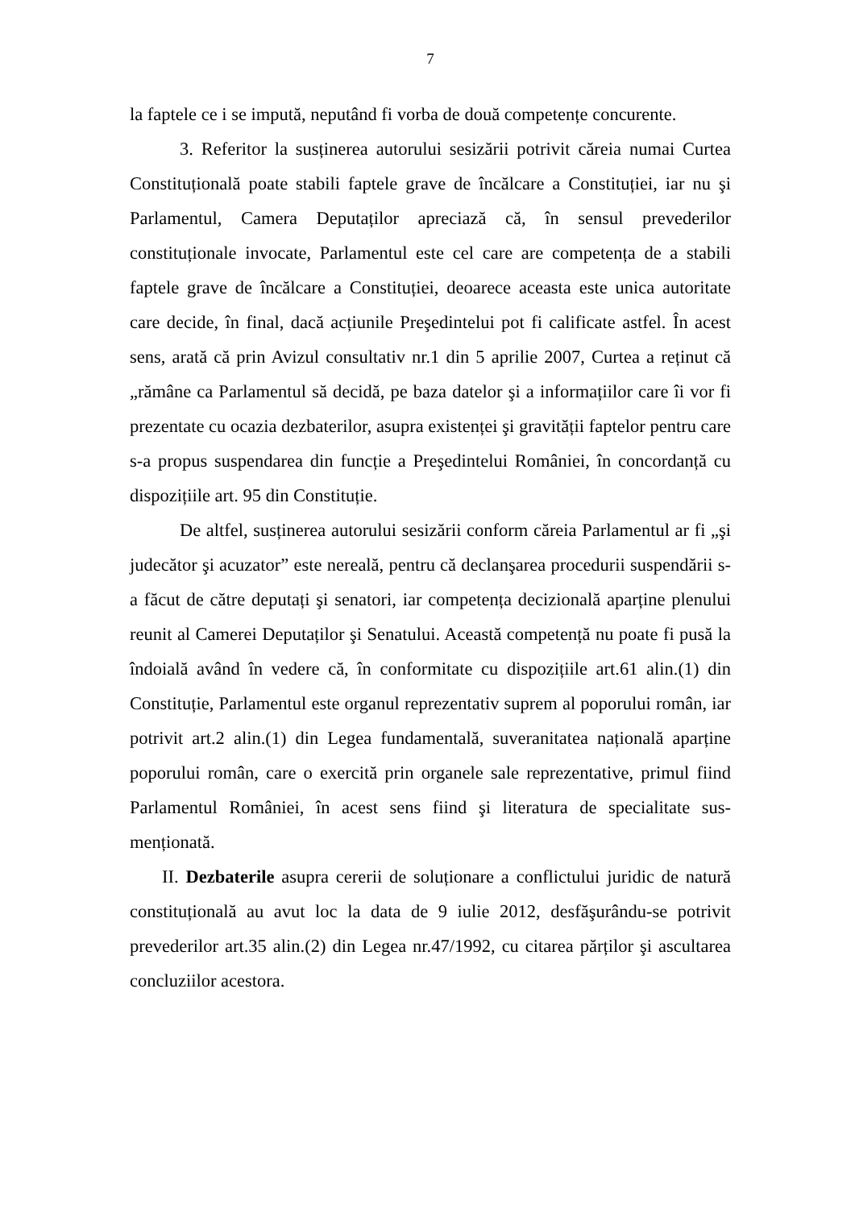7
la faptele ce i se impută, neputând fi vorba de două competențe concurente.
3. Referitor la susținerea autorului sesizării potrivit căreia numai Curtea Constituțională poate stabili faptele grave de încălcare a Constituției, iar nu şi Parlamentul, Camera Deputaților apreciază că, în sensul prevederilor constituționale invocate, Parlamentul este cel care are competența de a stabili faptele grave de încălcare a Constituției, deoarece aceasta este unica autoritate care decide, în final, dacă acțiunile Preşedintelui pot fi calificate astfel. În acest sens, arată că prin Avizul consultativ nr.1 din 5 aprilie 2007, Curtea a reținut că „rămâne ca Parlamentul să decidă, pe baza datelor şi a informațiilor care îi vor fi prezentate cu ocazia dezbaterilor, asupra existenței şi gravității faptelor pentru care s-a propus suspendarea din funcție a Preşedintelui României, în concordanță cu dispozițiile art. 95 din Constituție.
De altfel, susținerea autorului sesizării conform căreia Parlamentul ar fi „şi judecător şi acuzator” este nereală, pentru că declanşarea procedurii suspendării s-a făcut de către deputați şi senatori, iar competența decizională aparține plenului reunit al Camerei Deputaților şi Senatului. Această competență nu poate fi pusă la îndoială având în vedere că, în conformitate cu dispozițiile art.61 alin.(1) din Constituție, Parlamentul este organul reprezentativ suprem al poporului român, iar potrivit art.2 alin.(1) din Legea fundamentală, suveranitatea națională aparține poporului român, care o exercită prin organele sale reprezentative, primul fiind Parlamentul României, în acest sens fiind şi literatura de specialitate sus-menționată.
II. Dezbaterile asupra cererii de soluționare a conflictului juridic de natură constituțională au avut loc la data de 9 iulie 2012, desfăşurându-se potrivit prevederilor art.35 alin.(2) din Legea nr.47/1992, cu citarea părților şi ascultarea concluziilor acestora.